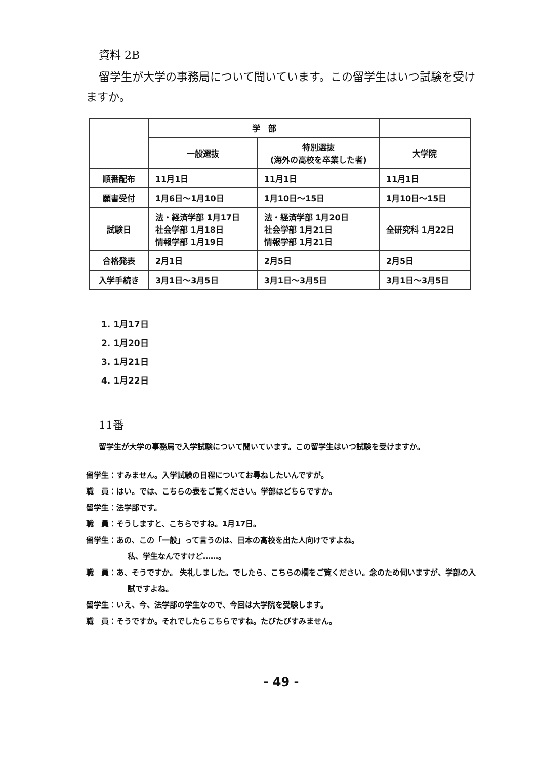資料 2B
留学生が大学の事務局について聞いています。この留学生はいつ試験を受けますか。
| | 学 部 | | |
| | 一般選抜 | 特別選抜 (海外の高校を卒業した者) | 大学院 |
| 順番配布 | 11月1日 | 11月1日 | 11月1日 |
| 願書受付 | 1月6日～1月10日 | 1月10日～15日 | 1月10日～15日 |
| 試験日 | 法・経済学部 1月17日 社会学部 1月18日 情報学部 1月19日 | 法・経済学部 1月20日 社会学部 1月21日 情報学部 1月21日 | 全研究科 1月22日 |
| 合格発表 | 2月1日 | 2月5日 | 2月5日 |
| 入学手続き | 3月1日～3月5日 | 3月1日～3月5日 | 3月1日～3月5日 |
1. 1月17日
2. 1月20日
3. 1月21日
4. 1月22日
11番
留学生が大学の事務局で入学試験について聞いています。この留学生はいつ試験を受けますか。
留学生：すみません。入学試験の日程についてお尋ねしたいんですが。
職　員：はい。では、こちらの表をご覧ください。学部はどちらですか。
留学生：法学部です。
職　員：そうしますと、こちらですね。1月17日。
留学生：あの、この「一般」って言うのは、日本の高校を出た人向けですよね。
私、学生なんですけど……。
職　員：あ、そうですか。 失礼しました。でしたら、こちらの欄をご覧ください。念のため伺いますが、学部の入試ですよね。
留学生：いえ、今、法学部の学生なので、今回は大学院を受験します。
職　員：そうですか。それでしたらこちらですね。たびたびすみません。
- 49 -